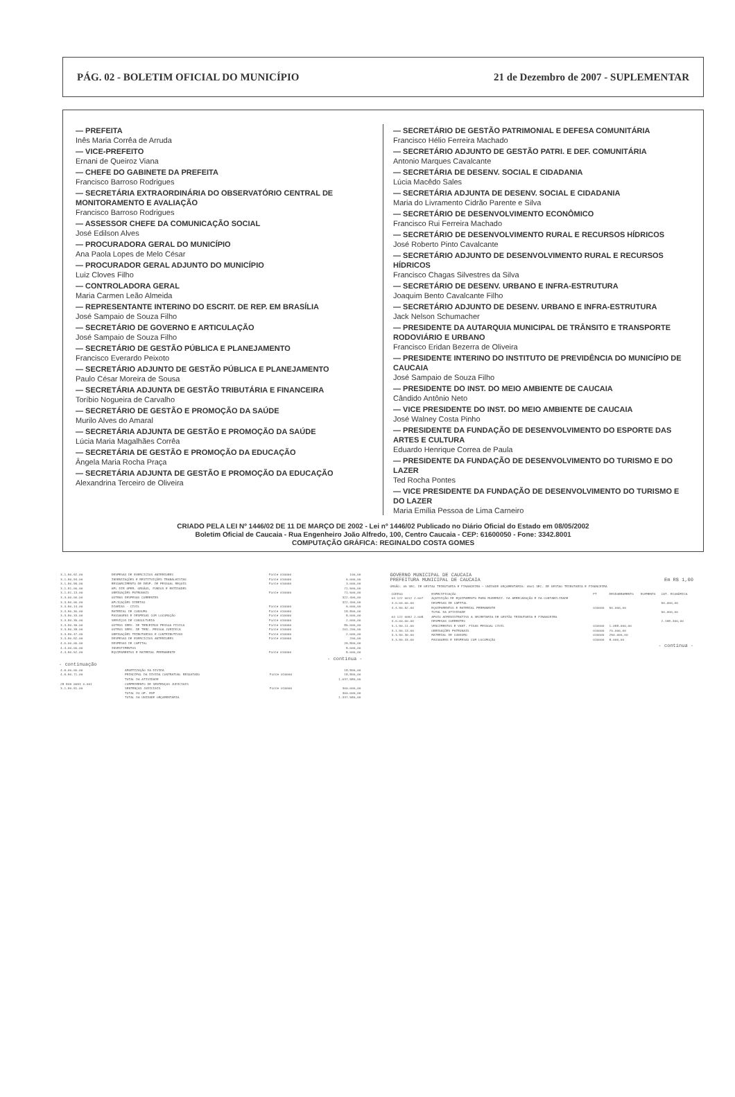PÁG. 02 - BOLETIM OFICIAL DO MUNICÍPIO 21 de Dezembro de 2007 - SUPLEMENTAR
— PREFEITA
Inês Maria Corrêa de Arruda
— VICE-PREFEITO
Ernani de Queiroz Viana
— CHEFE DO GABINETE DA PREFEITA
Francisco Barroso Rodrigues
— SECRETÁRIA EXTRAORDINÁRIA DO OBSERVATÓRIO CENTRAL DE MONITORAMENTO E AVALIAÇÃO
Francisco Barroso Rodrigues
— ASSESSOR CHEFE DA COMUNICAÇÃO SOCIAL
José Edilson Alves
— PROCURADORA GERAL DO MUNICÍPIO
Ana Paola Lopes de Melo César
— PROCURADOR GERAL ADJUNTO DO MUNICÍPIO
Luiz Cloves Filho
— CONTROLADORA GERAL
Maria Carmen Leão Almeida
— REPRESENTANTE INTERINO DO ESCRIT. DE REP. EM BRASÍLIA
José Sampaio de Souza Filho
— SECRETÁRIO DE GOVERNO E ARTICULAÇÃO
José Sampaio de Souza Filho
— SECRETÁRIO DE GESTÃO PÚBLICA E PLANEJAMENTO
Francisco Everardo Peixoto
— SECRETÁRIO ADJUNTO DE GESTÃO PÚBLICA E PLANEJAMENTO
Paulo César Moreira de Sousa
— SECRETÁRIA ADJUNTA DE GESTÃO TRIBUTÁRIA E FINANCEIRA
Toríbio Nogueira de Carvalho
— SECRETÁRIO DE GESTÃO E PROMOÇÃO DA SAÚDE
Murilo Alves do Amaral
— SECRETÁRIA ADJUNTA DE GESTÃO E PROMOÇÃO DA SAÚDE
Lúcia Maria Magalhães Corrêa
— SECRETÁRIA DE GESTÃO E PROMOÇÃO DA EDUCAÇÃO
Ângela Maria Rocha Praça
— SECRETÁRIA ADJUNTA DE GESTÃO E PROMOÇÃO DA EDUCAÇÃO
Alexandrina Terceiro de Oliveira
— SECRETÁRIO DE GESTÃO PATRIMONIAL E DEFESA COMUNITÁRIA
Francisco Hélio Ferreira Machado
— SECRETÁRIO ADJUNTO DE GESTÃO PATRI. E DEF. COMUNITÁRIA
Antonio Marques Cavalcante
— SECRETÁRIA DE DESENV. SOCIAL E CIDADANIA
Lúcia Macêdo Sales
— SECRETÁRIA ADJUNTA DE DESENV. SOCIAL E CIDADANIA
Maria do Livramento Cidrão Parente e Silva
— SECRETÁRIO DE DESENVOLVIMENTO ECONÔMICO
Francisco Rui Ferreira Machado
— SECRETÁRIO DE DESENVOLVIMENTO RURAL E RECURSOS HÍDRICOS
José Roberto Pinto Cavalcante
— SECRETÁRIO ADJUNTO DE DESENVOLVIMENTO RURAL E RECURSOS HÍDRICOS
Francisco Chagas Silvestres da Silva
— SECRETÁRIO DE DESENV. URBANO E INFRA-ESTRUTURA
Joaquim Bento Cavalcante Filho
— SECRETÁRIO ADJUNTO DE DESENV. URBANO E INFRA-ESTRUTURA
Jack Nelson Schumacher
— PRESIDENTE DA AUTARQUIA MUNICIPAL DE TRÂNSITO E TRANSPORTE RODOVIÁRIO E URBANO
Francisco Eridan Bezerra de Oliveira
— PRESIDENTE INTERINO DO INSTITUTO DE PREVIDÊNCIA DO MUNICÍPIO DE CAUCAIA
José Sampaio de Souza Filho
— PRESIDENTE DO INST. DO MEIO AMBIENTE DE CAUCAIA
Cândido Antônio Neto
— VICE PRESIDENTE DO INST. DO MEIO AMBIENTE DE CAUCAIA
José Walney Costa Pinho
— PRESIDENTE DA FUNDAÇÃO DE DESENVOLVIMENTO DO ESPORTE DAS ARTES E CULTURA
Eduardo Henrique Correa de Paula
— PRESIDENTE DA FUNDAÇÃO DE DESENVOLVIMENTO DO TURISMO E DO LAZER
Ted Rocha Pontes
— VICE PRESIDENTE DA FUNDAÇÃO DE DESENVOLVIMENTO DO TURISMO E DO LAZER
Maria Emília Pessoa de Lima Carneiro
CRIADO PELA LEI Nº 1446/02 DE 11 DE MARÇO DE 2002 - Lei nº 1446/02 Publicado no Diário Oficial do Estado em 08/05/2002
Boletim Oficial de Caucaia - Rua Engenheiro João Alfredo, 100, Centro Caucaia - CEP: 61600050 - Fone: 3342.8001
COMPUTAÇÃO GRÁFICA: REGINALDO COSTA GOMES
| 3.1.90.92.00 | DESPESAS DE EXERCICIOS ANTERIORES | Fonte 010000 | 100,00 |
| 3.1.90.94.00 | INDENIZAÇÕES E RESTITUIÇÕES TRABALHISTAS | Fonte 010000 | 6.000,00 |
| 3.1.90.96.00 | RESSARCIMENTO DE DESP. DE PESSOAL REQUIS | Fonte 010000 | 3.000,00 |
| 3.1.91.00.00 | APL DIR OPER. ORGÃOS, FUNDOS E ENTIDADES | | 71.500,00 |
| 3.1.91.13.00 | OBRIGAÇÕES PATRONAIS | Fonte 010000 | 71.500,00 |
| 3.3.00.00.00 | OUTRAS DESPESAS CORRENTES | | 322.400,00 |
| 3.3.90.00.00 | APLICAÇÕES DIRETAS | | 322.400,00 |
| 3.3.90.14.00 | DIARIAS - CIVIL | Fonte 010000 | 6.000,00 |
| 3.3.90.30.00 | MATERIAL DE CONSUMO | Fonte 010000 | 18.800,00 |
| 3.3.90.33.00 | PASSAGENS E DESPESAS COM LOCOMOÇÃO | Fonte 010000 | 8.000,00 |
| 3.3.90.35.00 | SERVIÇOS DE CONSULTORIA | Fonte 010000 | 2.000,00 |
| 3.3.90.36.00 | OUTROS SERV. DE TERCEIROS PESSOA FISICA | Fonte 010000 | 85.000,00 |
| 3.3.90.39.00 | OUTROS SERV. DE TERC. PESSOA JURIDICA | Fonte 010000 | 201.200,00 |
| 3.3.90.47.00 | OBRIGAÇÕES TRIBUTARIAS E CONTRIBUTIVAS | Fonte 010000 | 2.000,00 |
| 3.3.90.92.00 | DESPESAS DE EXERCICIOS ANTERIORES | Fonte 010000 | 200,00 |
| 4.0.00.00.00 | DESPESAS DE CAPITAL | | 26.800,00 |
| 4.4.00.00.00 | INVESTIMENTOS | | 8.000,00 |
| 4.4.90.52.00 | EQUIPAMENTOS E MATERIAL PERMANENTE | Fonte 010000 | 8.000,00 |
- continua -
- continuação
| 4.6.00.00.00 | AMORTIZAÇÃO DA DIVIDA | | 18.800,00 |
| 4.6.90.71.00 | PRINCIPAL DA DIVIDA CONTRATUAL RESGATADO | Fonte 010000 | 18.800,00 |
| | TOTAL DA ATIVIDADE | | 1.037.580,00 |
| 28 846 0063 0.001 | CUMPRIMENTO DE SENTENÇAS JUDICIAIS | | |
| 3.1.90.91.00 | SENTENÇAS JUDICIAIS | Fonte 010000 | 300.000,00 |
| | TOTAL DO OP. ESP | | 300.000,00 |
| | TOTAL DA UNIDADE ORÇAMENTÁRIA | | 1.337.580,00 |
GOVERNO MUNICIPAL DE CAUCAIA
PREFEITURA MUNICIPAL DE CAUCAIA Em R$ 1,00
ÓRGÃO: 05 SEC. DE GESTAO TRIBUTARIA E FINANCEIRA — UNIDADE ORÇAMENTÁRIA: 0501 SEC. DE GESTAO TRIBUTARIA E FINANCEIRA
| CÓDIGO | ESPECIFICAÇÃO | FT | DESDOBRAMENTO | ELEMENTO | CAT. ECONÔMICA |
| --- | --- | --- | --- | --- | --- |
| 04 122 0012 2.007 | AQUISIÇÃO DE EQUIPAMENTO PARA MODERNIZ. DA ARRECADAÇÃO E DA CONTABILIDADE | | | | |
| 4.0.00.00.00 | DESPESAS DE CAPITAL | | | | 50.000,00 |
| 4.4.90.52.00 | EQUIPAMENTOS E MATERIAL PERMANENTE | 010000 | 50.000,00 | | |
| | TOTAL DA ATIVIDADE | | | | 50.000,00 |
| 04 122 0062 2.008 | APOIO ADMINISTRATIVO A SECRETARIA DE GESTÃO TRIBUTARIA E FINANCEIRA | | | | |
| 3.0.00.00.00 | DESPESAS CORRENTES | | | | 2.168.300,00 |
| 3.1.90.11.00 | VENCIMENTOS E VANT. FIXAS PESSOAL CIVIL | 010000 | 1.098.000,00 | | |
| 3.1.90.13.00 | OBRIGAÇÕES PATRONAIS | 010000 | 70.000,00 | | |
| 3.3.90.30.00 | MATERIAL DE CONSUMO | 010000 | 250.000,00 | | |
| 3.3.90.33.00 | PASSAGENS E DESPESAS COM LOCOMOÇÃO | 010000 | 8.000,00 | | |
- continua -